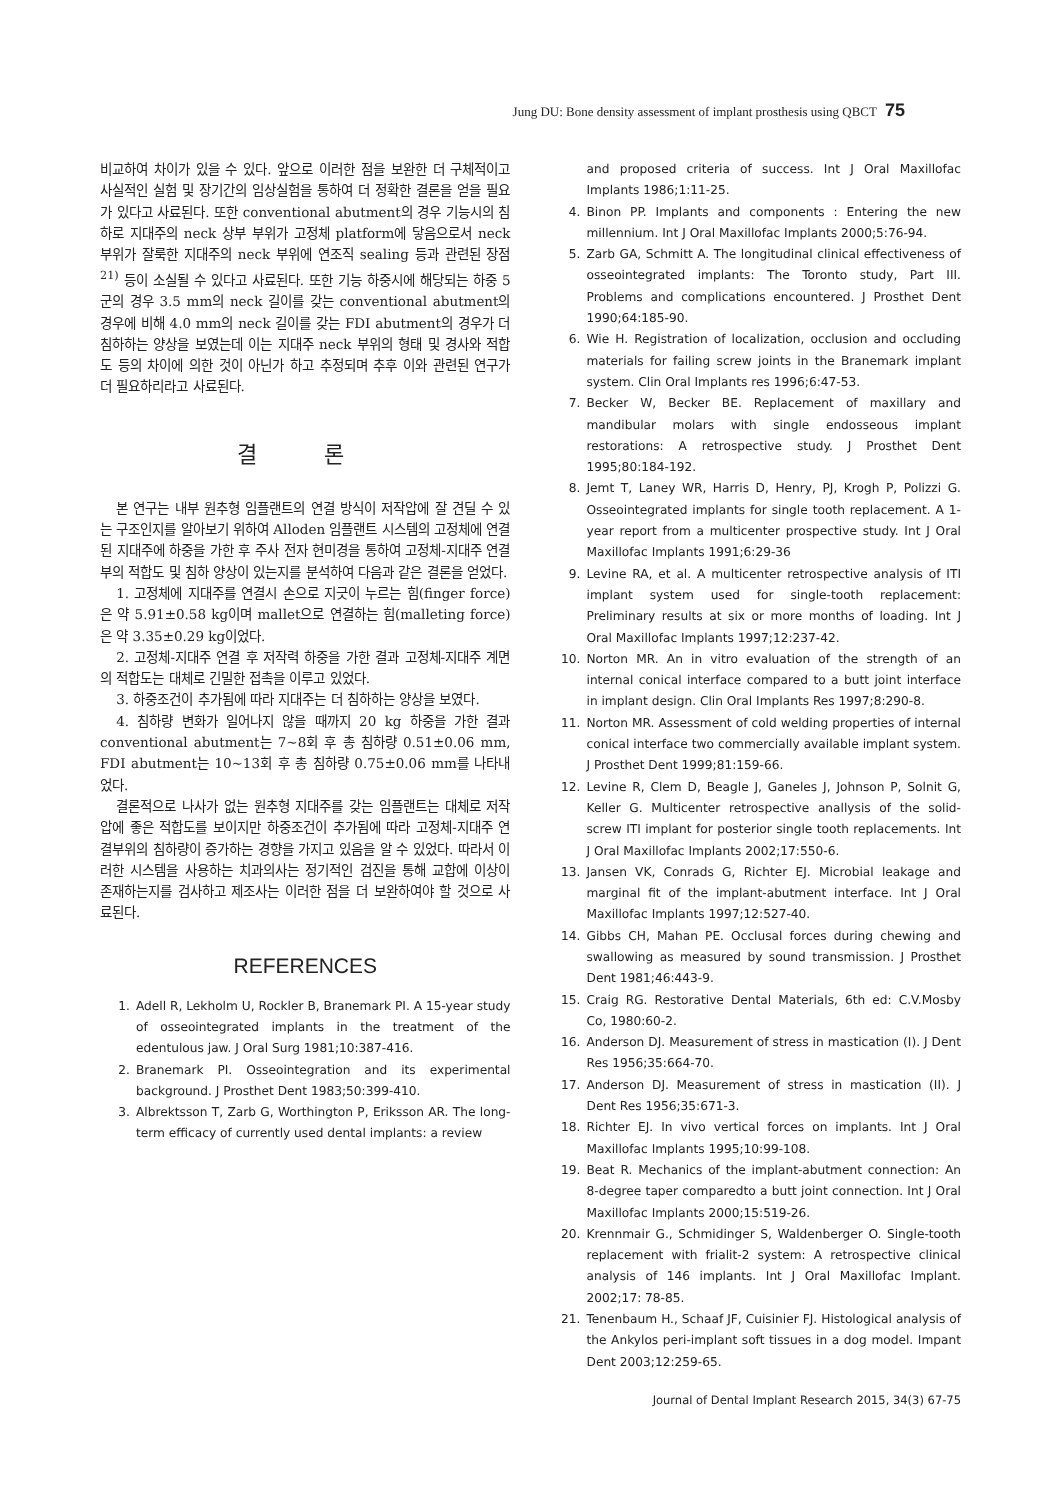Jung DU: Bone density assessment of implant prosthesis using QBCT 75
비교하여 차이가 있을 수 있다. 앞으로 이러한 점을 보완한 더 구체적이고 사실적인 실험 및 장기간의 임상실험을 통하여 더 정확한 결론을 얻을 필요가 있다고 사료된다. 또한 conventional abutment의 경우 기능시의 침하로 지대주의 neck 상부 부위가 고정체 platform에 닿음으로서 neck 부위가 잘룩한 지대주의 neck 부위에 연조직 sealing 등과 관련된 장점<sup>21)</sup> 등이 소실될 수 있다고 사료된다. 또한 기능 하중시에 해당되는 하중 5군의 경우 3.5 mm의 neck 길이를 갖는 conventional abutment의 경우에 비해 4.0 mm의 neck 길이를 갖는 FDI abutment의 경우가 더 침하하는 양상을 보였는데 이는 지대주 neck 부위의 형태 및 경사와 적합도 등의 차이에 의한 것이 아닌가 하고 추정되며 추후 이와 관련된 연구가 더 필요하리라고 사료된다.
결 론
본 연구는 내부 원추형 임플랜트의 연결 방식이 저작압에 잘 견딜 수 있는 구조인지를 알아보기 위하여 Alloden 임플랜트 시스템의 고정체에 연결된 지대주에 하중을 가한 후 주사 전자 현미경을 통하여 고정체-지대주 연결부의 적합도 및 침하 양상이 있는지를 분석하여 다음과 같은 결론을 얻었다.
1. 고정체에 지대주를 연결시 손으로 지긋이 누르는 힘(finger force)은 약 5.91±0.58 kg이며 mallet으로 연결하는 힘(malleting force)은 약 3.35±0.29 kg이었다.
2. 고정체-지대주 연결 후 저작력 하중을 가한 결과 고정체-지대주 계면의 적합도는 대체로 긴밀한 접촉을 이루고 있었다.
3. 하중조건이 추가됨에 따라 지대주는 더 침하하는 양상을 보였다.
4. 침하량 변화가 일어나지 않을 때까지 20 kg 하중을 가한 결과 conventional abutment는 7∼8회 후 총 침하량 0.51±0.06 mm, FDI abutment는 10∼13회 후 총 침하량 0.75±0.06 mm를 나타내었다.
결론적으로 나사가 없는 원추형 지대주를 갖는 임플랜트는 대체로 저작압에 좋은 적합도를 보이지만 하중조건이 추가됨에 따라 고정체-지대주 연결부위의 침하량이 증가하는 경향을 가지고 있음을 알 수 있었다. 따라서 이러한 시스템을 사용하는 치과의사는 정기적인 검진을 통해 교합에 이상이 존재하는지를 검사하고 제조사는 이러한 점을 더 보완하여야 할 것으로 사료된다.
REFERENCES
1. Adell R, Lekholm U, Rockler B, Branemark PI. A 15-year study of osseointegrated implants in the treatment of the edentulous jaw. J Oral Surg 1981;10:387-416.
2. Branemark PI. Osseointegration and its experimental background. J Prosthet Dent 1983;50:399-410.
3. Albrektsson T, Zarb G, Worthington P, Eriksson AR. The long-term efficacy of currently used dental implants: a review
and proposed criteria of success. Int J Oral Maxillofac Implants 1986;1:11-25.
4. Binon PP. Implants and components : Entering the new millennium. Int J Oral Maxillofac Implants 2000;5:76-94.
5. Zarb GA, Schmitt A. The longitudinal clinical effectiveness of osseointegrated implants: The Toronto study, Part III. Problems and complications encountered. J Prosthet Dent 1990;64:185-90.
6. Wie H. Registration of localization, occlusion and occluding materials for failing screw joints in the Branemark implant system. Clin Oral Implants res 1996;6:47-53.
7. Becker W, Becker BE. Replacement of maxillary and mandibular molars with single endosseous implant restorations: A retrospective study. J Prosthet Dent 1995;80:184-192.
8. Jemt T, Laney WR, Harris D, Henry, PJ, Krogh P, Polizzi G. Osseointegrated implants for single tooth replacement. A 1-year report from a multicenter prospective study. Int J Oral Maxillofac Implants 1991;6:29-36
9. Levine RA, et al. A multicenter retrospective analysis of ITI implant system used for single-tooth replacement: Preliminary results at six or more months of loading. Int J Oral Maxillofac Implants 1997;12:237-42.
10. Norton MR. An in vitro evaluation of the strength of an internal conical interface compared to a butt joint interface in implant design. Clin Oral Implants Res 1997;8:290-8.
11. Norton MR. Assessment of cold welding properties of internal conical interface two commercially available implant system. J Prosthet Dent 1999;81:159-66.
12. Levine R, Clem D, Beagle J, Ganeles J, Johnson P, Solnit G, Keller G. Multicenter retrospective anallysis of the solid-screw ITI implant for posterior single tooth replacements. Int J Oral Maxillofac Implants 2002;17:550-6.
13. Jansen VK, Conrads G, Richter EJ. Microbial leakage and marginal fit of the implant-abutment interface. Int J Oral Maxillofac Implants 1997;12:527-40.
14. Gibbs CH, Mahan PE. Occlusal forces during chewing and swallowing as measured by sound transmission. J Prosthet Dent 1981;46:443-9.
15. Craig RG. Restorative Dental Materials, 6th ed: C.V.Mosby Co, 1980:60-2.
16. Anderson DJ. Measurement of stress in mastication (I). J Dent Res 1956;35:664-70.
17. Anderson DJ. Measurement of stress in mastication (II). J Dent Res 1956;35:671-3.
18. Richter EJ. In vivo vertical forces on implants. Int J Oral Maxillofac Implants 1995;10:99-108.
19. Beat R. Mechanics of the implant-abutment connection: An 8-degree taper comparedto a butt joint connection. Int J Oral Maxillofac Implants 2000;15:519-26.
20. Krennmair G., Schmidinger S, Waldenberger O. Single-tooth replacement with frialit-2 system: A retrospective clinical analysis of 146 implants. Int J Oral Maxillofac Implant. 2002;17: 78-85.
21. Tenenbaum H., Schaaf JF, Cuisinier FJ. Histological analysis of the Ankylos peri-implant soft tissues in a dog model. Impant Dent 2003;12:259-65.
Journal of Dental Implant Research 2015, 34(3) 67-75